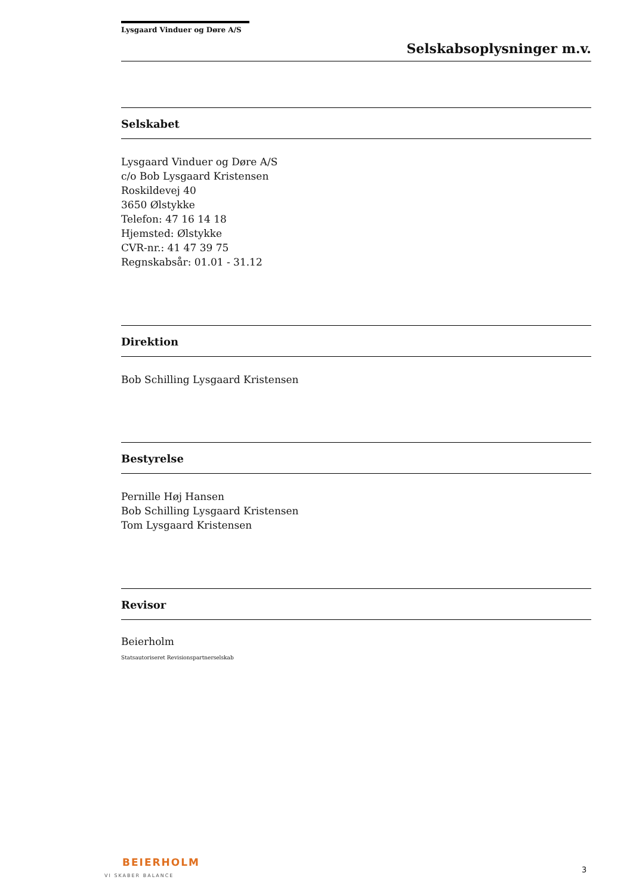Lysgaard Vinduer og Døre A/S
Selskabsoplysninger m.v.
Selskabet
Lysgaard Vinduer og Døre A/S
c/o Bob Lysgaard Kristensen
Roskildevej 40
3650 Ølstykke
Telefon: 47 16 14 18
Hjemsted: Ølstykke
CVR-nr.: 41 47 39 75
Regnskabsår: 01.01 - 31.12
Direktion
Bob Schilling Lysgaard Kristensen
Bestyrelse
Pernille Høj Hansen
Bob Schilling Lysgaard Kristensen
Tom Lysgaard Kristensen
Revisor
Beierholm
Statsautoriseret Revisionspartnerselskab
BEIERHOLM
VI SKABER BALANCE
3